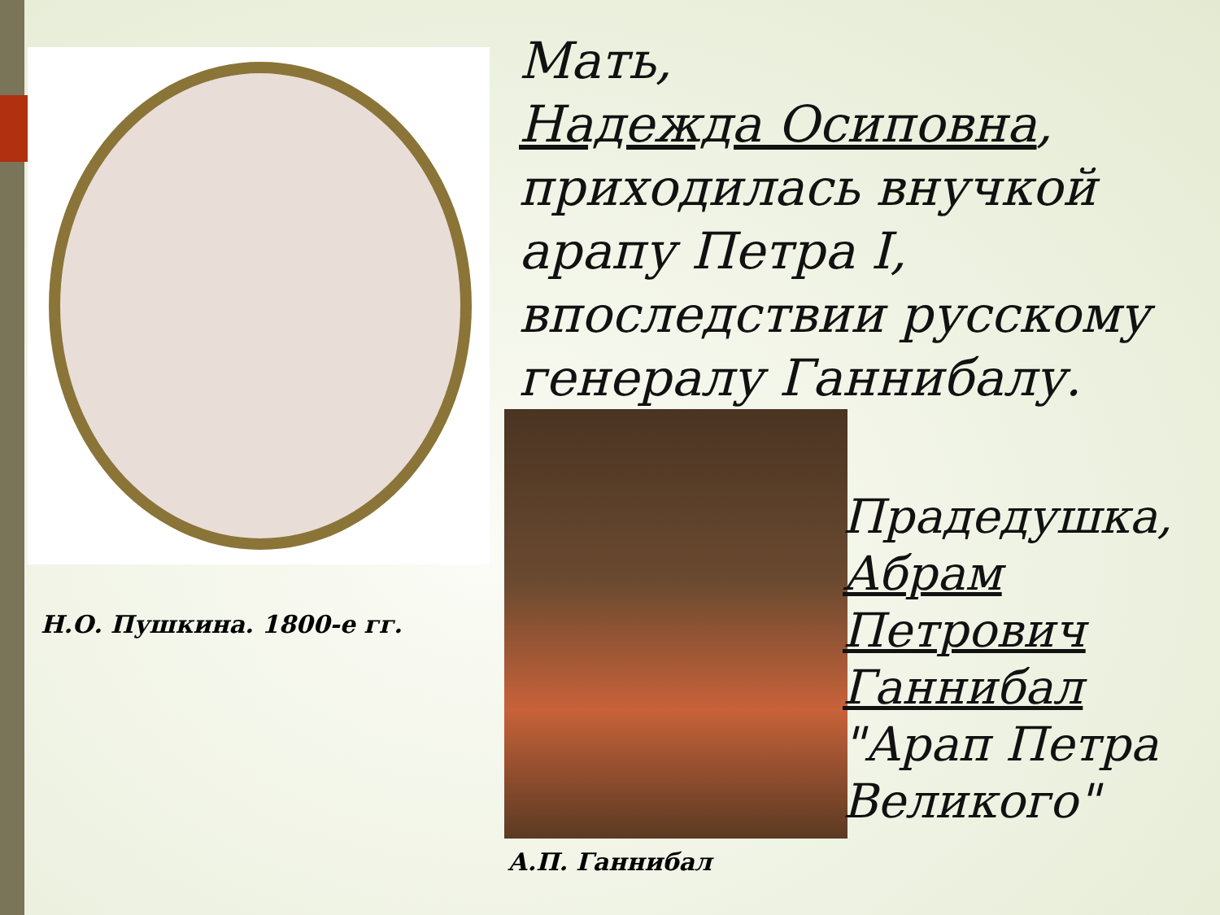Мать,
Надежда Осиповна,
приходилась внучкой
арапу Петра I,
впоследствии русскому
генералу Ганнибалу.
Прадедушка,
Абрам
Петрович
Ганнибал
"Арап Петра
Великого"
Н.О. Пушкина. 1800-е гг.
А.П. Ганнибал